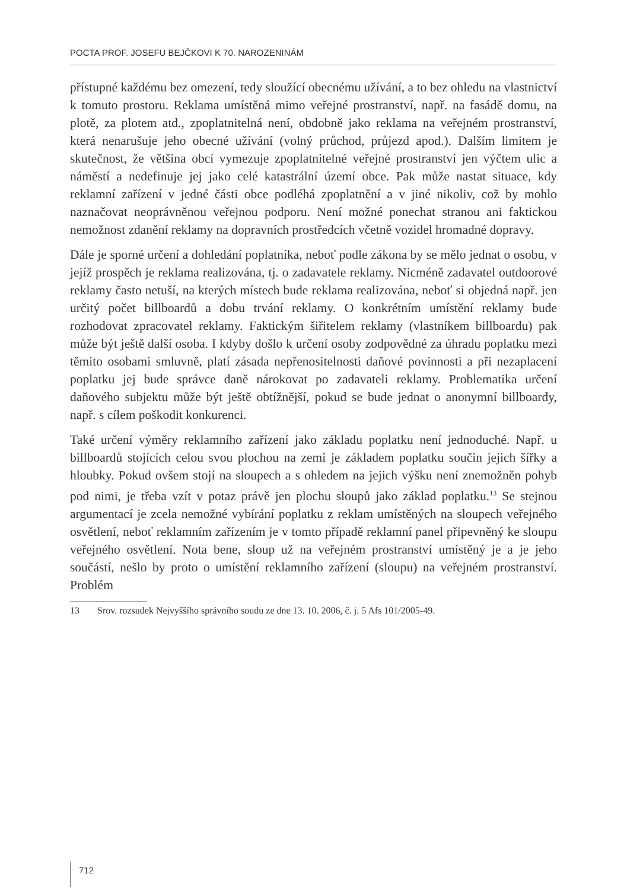POCTA PROF. JOSEFU BEJČKOVI K 70. NAROZENINÁM
přístupné každému bez omezení, tedy sloužící obecnému užívání, a to bez ohledu na vlastnictví k tomuto prostoru. Reklama umístěná mimo veřejné prostranství, např. na fasádě domu, na plotě, za plotem atd., zpoplatnitelná není, obdobně jako reklama na veřejném prostranství, která nenarušuje jeho obecné užívání (volný průchod, průjezd apod.). Dalším limitem je skutečnost, že většina obcí vymezuje zpoplatnitelné veřejné prostranství jen výčtem ulic a náměstí a nedefinuje jej jako celé katastrální území obce. Pak může nastat situace, kdy reklamní zařízení v jedné části obce podléhá zpoplatnění a v jiné nikoliv, což by mohlo naznačovat neoprávněnou veřejnou podporu. Není možné ponechat stranou ani faktickou nemožnost zdanění reklamy na dopravních prostředcích včetně vozidel hromadné dopravy.
Dále je sporné určení a dohledání poplatníka, neboť podle zákona by se mělo jednat o osobu, v jejíž prospěch je reklama realizována, tj. o zadavatele reklamy. Nicméně zadavatel outdoorové reklamy často netuší, na kterých místech bude reklama realizována, neboť si objedná např. jen určitý počet billboardů a dobu trvání reklamy. O konkrétním umístění reklamy bude rozhodovat zpracovatel reklamy. Faktickým šiřitelem reklamy (vlastníkem billboardu) pak může být ještě další osoba. I kdyby došlo k určení osoby zodpovědné za úhradu poplatku mezi těmito osobami smluvně, platí zásada nepřenositelnosti daňové povinnosti a při nezaplacení poplatku jej bude správce daně nárokovat po zadavateli reklamy. Problematika určení daňového subjektu může být ještě obtížnější, pokud se bude jednat o anonymní billboardy, např. s cílem poškodit konkurenci.
Také určení výměry reklamního zařízení jako základu poplatku není jednoduché. Např. u billboardů stojících celou svou plochou na zemi je základem poplatku součin jejich šířky a hloubky. Pokud ovšem stojí na sloupech a s ohledem na jejich výšku není znemožněn pohyb pod nimi, je třeba vzít v potaz právě jen plochu sloupů jako základ poplatku.<sup>13</sup> Se stejnou argumentací je zcela nemožné vybírání poplatku z reklam umístěných na sloupech veřejného osvětlení, neboť reklamním zařízením je v tomto případě reklamní panel připevněný ke sloupu veřejného osvětlení. Nota bene, sloup už na veřejném prostranství umístěný je a je jeho součástí, nešlo by proto o umístění reklamního zařízení (sloupu) na veřejném prostranství. Problém
13 Srov. rozsudek Nejvyššího správního soudu ze dne 13. 10. 2006, č. j. 5 Afs 101/2005-49.
712